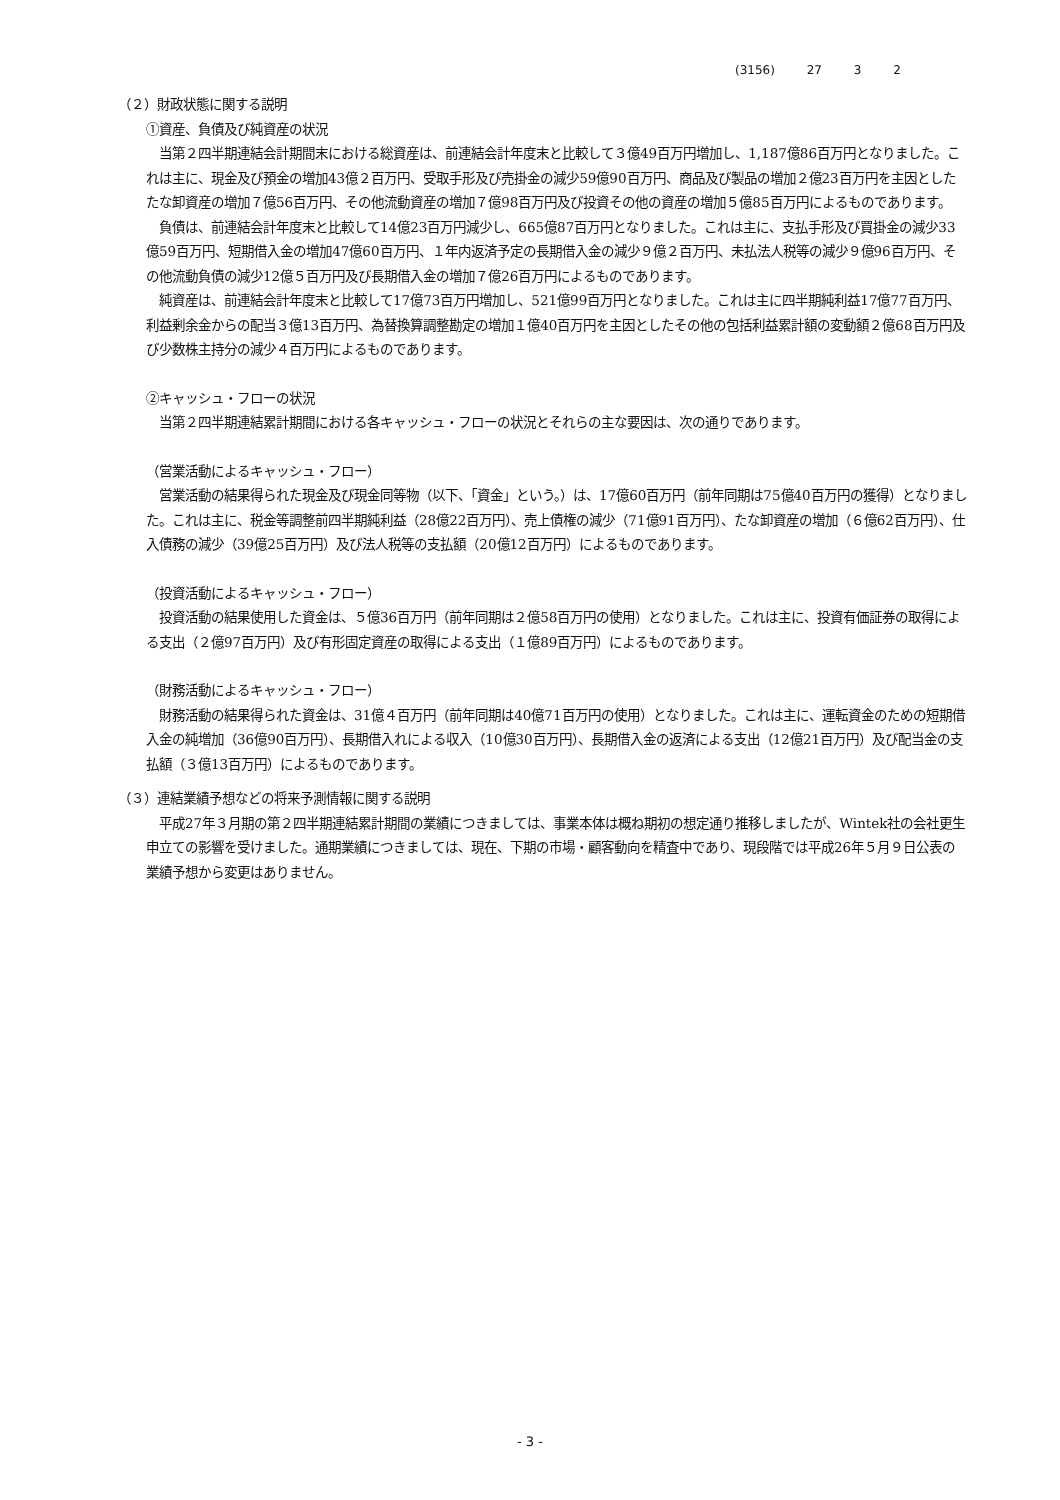(3156) 27 3 2
（２）財政状態に関する説明
①資産、負債及び純資産の状況
　当第２四半期連結会計期間末における総資産は、前連結会計年度末と比較して３億49百万円増加し、1,187億86百万円となりました。これは主に、現金及び預金の増加43億２百万円、受取手形及び売掛金の減少59億90百万円、商品及び製品の増加２億23百万円を主因としたたな卸資産の増加７億56百万円、その他流動資産の増加７億98百万円及び投資その他の資産の増加５億85百万円によるものであります。
　負債は、前連結会計年度末と比較して14億23百万円減少し、665億87百万円となりました。これは主に、支払手形及び買掛金の減少33億59百万円、短期借入金の増加47億60百万円、１年内返済予定の長期借入金の減少９億２百万円、未払法人税等の減少９億96百万円、その他流動負債の減少12億５百万円及び長期借入金の増加７億26百万円によるものであります。
　純資産は、前連結会計年度末と比較して17億73百万円増加し、521億99百万円となりました。これは主に四半期純利益17億77百万円、利益剰余金からの配当３億13百万円、為替換算調整勘定の増加１億40百万円を主因としたその他の包括利益累計額の変動額２億68百万円及び少数株主持分の減少４百万円によるものであります。
②キャッシュ・フローの状況
　当第２四半期連結累計期間における各キャッシュ・フローの状況とそれらの主な要因は、次の通りであります。
（営業活動によるキャッシュ・フロー）
　営業活動の結果得られた現金及び現金同等物（以下、「資金」という。）は、17億60百万円（前年同期は75億40百万円の獲得）となりました。これは主に、税金等調整前四半期純利益（28億22百万円）、売上債権の減少（71億91百万円）、たな卸資産の増加（６億62百万円）、仕入債務の減少（39億25百万円）及び法人税等の支払額（20億12百万円）によるものであります。
（投資活動によるキャッシュ・フロー）
　投資活動の結果使用した資金は、５億36百万円（前年同期は２億58百万円の使用）となりました。これは主に、投資有価証券の取得による支出（２億97百万円）及び有形固定資産の取得による支出（１億89百万円）によるものであります。
（財務活動によるキャッシュ・フロー）
　財務活動の結果得られた資金は、31億４百万円（前年同期は40億71百万円の使用）となりました。これは主に、運転資金のための短期借入金の純増加（36億90百万円）、長期借入れによる収入（10億30百万円）、長期借入金の返済による支出（12億21百万円）及び配当金の支払額（３億13百万円）によるものであります。
（３）連結業績予想などの将来予測情報に関する説明
　平成27年３月期の第２四半期連結累計期間の業績につきましては、事業本体は概ね期初の想定通り推移しましたが、Wintek社の会社更生申立ての影響を受けました。通期業績につきましては、現在、下期の市場・顧客動向を精査中であり、現段階では平成26年５月９日公表の業績予想から変更はありません。
- 3 -